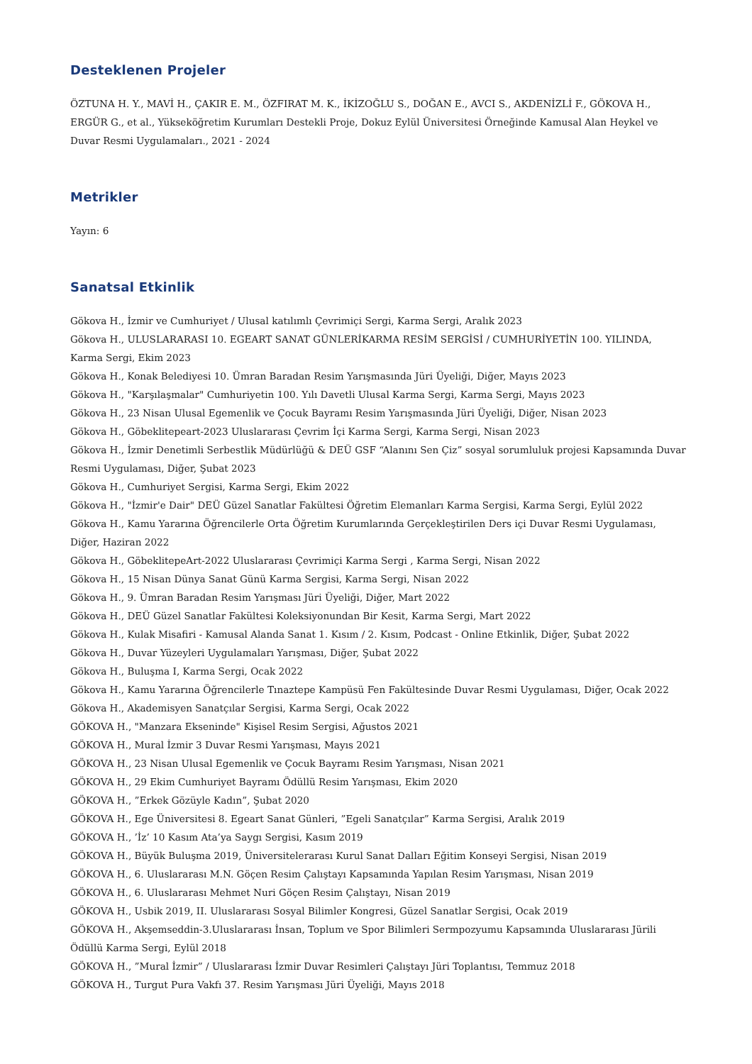Desteklenen Projeler
ÖZTUNA H. Y., MAVİ H., ÇAKIR E. M., ÖZFIRAT M. K., İKİZOĞLU S., DOĞAN E., AVCI S., AKDENİZLİ F., GÖKOVA H., ERGÜR G., et al., Yükseköğretim Kurumları Destekli Proje, Dokuz Eylül Üniversitesi Örneğinde Kamusal Alan Heykel ve Duvar Resmi Uygulamaları., 2021 - 2024
Metrikler
Yayın: 6
Sanatsal Etkinlik
Gökova H., İzmir ve Cumhuriyet / Ulusal katılımlı Çevrimiçi Sergi, Karma Sergi, Aralık 2023
Gökova H., ULUSLARARASI 10. EGEART SANAT GÜNLERİKARMA RESİM SERGİSİ / CUMHURİYETİN 100. YILINDA, Karma Sergi, Ekim 2023
Gökova H., Konak Belediyesi 10. Ümran Baradan Resim Yarışmasında Jüri Üyeliği, Diğer, Mayıs 2023
Gökova H., "Karşılaşmalar" Cumhuriyetin 100. Yılı Davetli Ulusal Karma Sergi, Karma Sergi, Mayıs 2023
Gökova H., 23 Nisan Ulusal Egemenlik ve Çocuk Bayramı Resim Yarışmasında Jüri Üyeliği, Diğer, Nisan 2023
Gökova H., Göbeklitepeart-2023 Uluslararası Çevrim İçi Karma Sergi, Karma Sergi, Nisan 2023
Gökova H., İzmir Denetimli Serbestlik Müdürlüğü & DEÜ GSF “Alanını Sen Çiz” sosyal sorumluluk projesi Kapsamında Duvar Resmi Uygulaması, Diğer, Şubat 2023
Gökova H., Cumhuriyet Sergisi, Karma Sergi, Ekim 2022
Gökova H., "İzmir'e Dair" DEÜ Güzel Sanatlar Fakültesi Öğretim Elemanları Karma Sergisi, Karma Sergi, Eylül 2022
Gökova H., Kamu Yararına Öğrencilerle Orta Öğretim Kurumlarında Gerçekleştirilen Ders içi Duvar Resmi Uygulaması, Diğer, Haziran 2022
Gökova H., GöbeklitepeArt-2022 Uluslararası Çevrimiçi Karma Sergi , Karma Sergi, Nisan 2022
Gökova H., 15 Nisan Dünya Sanat Günü Karma Sergisi, Karma Sergi, Nisan 2022
Gökova H., 9. Ümran Baradan Resim Yarışması Jüri Üyeliği, Diğer, Mart 2022
Gökova H., DEÜ Güzel Sanatlar Fakültesi Koleksiyonundan Bir Kesit, Karma Sergi, Mart 2022
Gökova H., Kulak Misafiri - Kamusal Alanda Sanat 1. Kısım / 2. Kısım, Podcast - Online Etkinlik, Diğer, Şubat 2022
Gökova H., Duvar Yüzeyleri Uygulamaları Yarışması, Diğer, Şubat 2022
Gökova H., Buluşma I, Karma Sergi, Ocak 2022
Gökova H., Kamu Yararına Öğrencilerle Tınaztepe Kampüsü Fen Fakültesinde Duvar Resmi Uygulaması, Diğer, Ocak 2022
Gökova H., Akademisyen Sanatçılar Sergisi, Karma Sergi, Ocak 2022
GÖKOVA H., "Manzara Ekseninde" Kişisel Resim Sergisi, Ağustos 2021
GÖKOVA H., Mural İzmir 3 Duvar Resmi Yarışması, Mayıs 2021
GÖKOVA H., 23 Nisan Ulusal Egemenlik ve Çocuk Bayramı Resim Yarışması, Nisan 2021
GÖKOVA H., 29 Ekim Cumhuriyet Bayramı Ödüllü Resim Yarışması, Ekim 2020
GÖKOVA H., ”Erkek Gözüyle Kadın”, Şubat 2020
GÖKOVA H., Ege Üniversitesi 8. Egeart Sanat Günleri, ”Egeli Sanatçılar” Karma Sergisi, Aralık 2019
GÖKOVA H., ’İz’ 10 Kasım Ata’ya Saygı Sergisi, Kasım 2019
GÖKOVA H., Büyük Buluşma 2019, Üniversitelerarası Kurul Sanat Dalları Eğitim Konseyi Sergisi, Nisan 2019
GÖKOVA H., 6. Uluslararası M.N. Göçen Resim Çalıştayı Kapsamında Yapılan Resim Yarışması, Nisan 2019
GÖKOVA H., 6. Uluslararası Mehmet Nuri Göçen Resim Çalıştayı, Nisan 2019
GÖKOVA H., Usbik 2019, II. Uluslararası Sosyal Bilimler Kongresi, Güzel Sanatlar Sergisi, Ocak 2019
GÖKOVA H., Akşemseddin-3.Uluslararası İnsan, Toplum ve Spor Bilimleri Sermpozyumu Kapsamında Uluslararası Jürili Ödüllü Karma Sergi, Eylül 2018
GÖKOVA H., ”Mural İzmir” / Uluslararası İzmir Duvar Resimleri Çalıştayı Jüri Toplantısı, Temmuz 2018
GÖKOVA H., Turgut Pura Vakfı 37. Resim Yarışması Jüri Üyeliği, Mayıs 2018